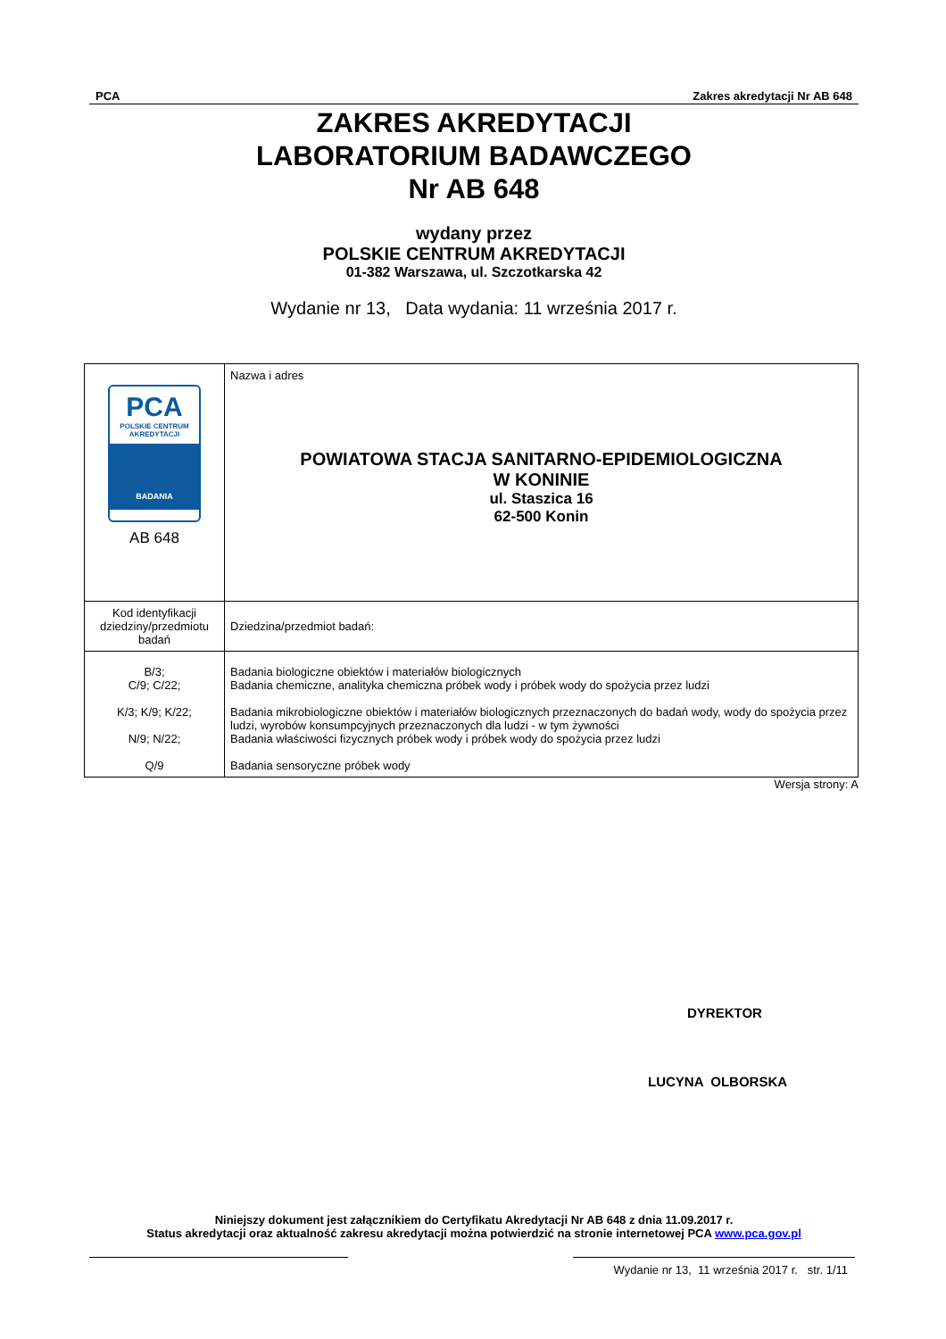PCA Zakres akredytacji Nr AB 648
ZAKRES AKREDYTACJI
LABORATORIUM BADAWCZEGO
Nr AB 648
wydany przez
POLSKIE CENTRUM AKREDYTACJI
01-382 Warszawa, ul. Szczotkarska 42
Wydanie nr 13, Data wydania: 11 września 2017 r.
| PCA POLSKIE CENTRUM AKREDYTACJI BADANIA AB 648 | Nazwa i adres POWIATOWA STACJA SANITARNO-EPIDEMIOLOGICZNA W KONINIE ul. Staszica 16 62-500 Konin |
| Kod identyfikacji dziedziny/przedmiotu badań | Dziedzina/przedmiot badań: |
| B/3; C/9; C/22; K/3; K/9; K/22; N/9; N/22; Q/9 | Badania biologiczne obiektów i materiałów biologicznych Badania chemiczne, analityka chemiczna próbek wody i próbek wody do spożycia przez ludzi Badania mikrobiologiczne obiektów i materiałów biologicznych przeznaczonych do badań wody, wody do spożycia przez ludzi, wyrobów konsumpcyjnych przeznaczonych dla ludzi - w tym żywności Badania właściwości fizycznych próbek wody i próbek wody do spożycia przez ludzi Badania sensoryczne próbek wody |
Wersja strony: A
DYREKTOR
LUCYNA OLBORSKA
Niniejszy dokument jest załącznikiem do Certyfikatu Akredytacji Nr AB 648 z dnia 11.09.2017 r.
Status akredytacji oraz aktualność zakresu akredytacji można potwierdzić na stronie internetowej PCA www.pca.gov.pl
Wydanie nr 13, 11 września 2017 r. str. 1/11